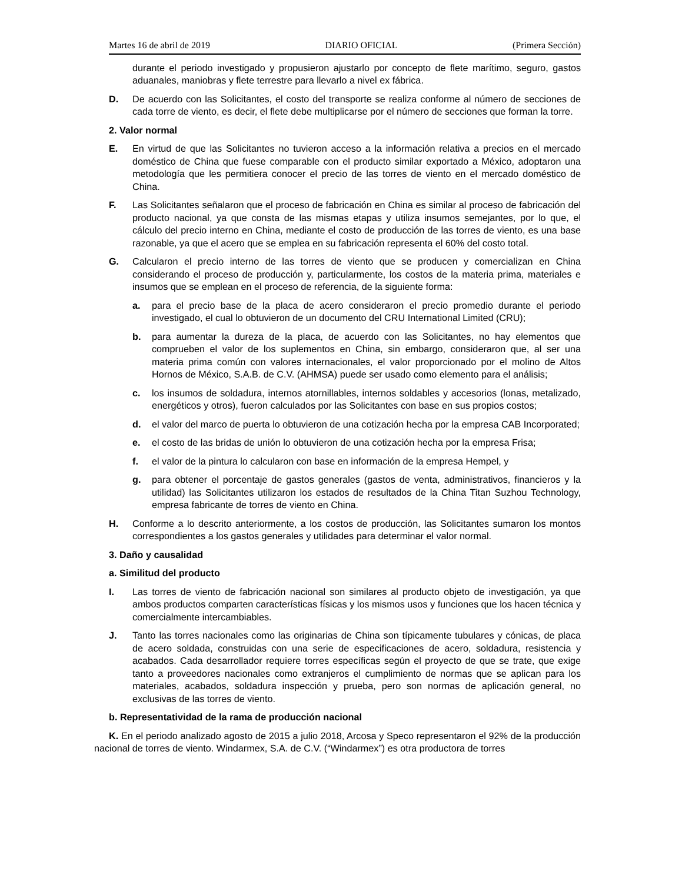Martes 16 de abril de 2019 DIARIO OFICIAL (Primera Sección)
durante el periodo investigado y propusieron ajustarlo por concepto de flete marítimo, seguro, gastos aduanales, maniobras y flete terrestre para llevarlo a nivel ex fábrica.
D. De acuerdo con las Solicitantes, el costo del transporte se realiza conforme al número de secciones de cada torre de viento, es decir, el flete debe multiplicarse por el número de secciones que forman la torre.
2. Valor normal
E. En virtud de que las Solicitantes no tuvieron acceso a la información relativa a precios en el mercado doméstico de China que fuese comparable con el producto similar exportado a México, adoptaron una metodología que les permitiera conocer el precio de las torres de viento en el mercado doméstico de China.
F. Las Solicitantes señalaron que el proceso de fabricación en China es similar al proceso de fabricación del producto nacional, ya que consta de las mismas etapas y utiliza insumos semejantes, por lo que, el cálculo del precio interno en China, mediante el costo de producción de las torres de viento, es una base razonable, ya que el acero que se emplea en su fabricación representa el 60% del costo total.
G. Calcularon el precio interno de las torres de viento que se producen y comercializan en China considerando el proceso de producción y, particularmente, los costos de la materia prima, materiales e insumos que se emplean en el proceso de referencia, de la siguiente forma:
a. para el precio base de la placa de acero consideraron el precio promedio durante el periodo investigado, el cual lo obtuvieron de un documento del CRU International Limited (CRU);
b. para aumentar la dureza de la placa, de acuerdo con las Solicitantes, no hay elementos que comprueben el valor de los suplementos en China, sin embargo, consideraron que, al ser una materia prima común con valores internacionales, el valor proporcionado por el molino de Altos Hornos de México, S.A.B. de C.V. (AHMSA) puede ser usado como elemento para el análisis;
c. los insumos de soldadura, internos atornillables, internos soldables y accesorios (lonas, metalizado, energéticos y otros), fueron calculados por las Solicitantes con base en sus propios costos;
d. el valor del marco de puerta lo obtuvieron de una cotización hecha por la empresa CAB Incorporated;
e. el costo de las bridas de unión lo obtuvieron de una cotización hecha por la empresa Frisa;
f. el valor de la pintura lo calcularon con base en información de la empresa Hempel, y
g. para obtener el porcentaje de gastos generales (gastos de venta, administrativos, financieros y la utilidad) las Solicitantes utilizaron los estados de resultados de la China Titan Suzhou Technology, empresa fabricante de torres de viento en China.
H. Conforme a lo descrito anteriormente, a los costos de producción, las Solicitantes sumaron los montos correspondientes a los gastos generales y utilidades para determinar el valor normal.
3. Daño y causalidad
a. Similitud del producto
I. Las torres de viento de fabricación nacional son similares al producto objeto de investigación, ya que ambos productos comparten características físicas y los mismos usos y funciones que los hacen técnica y comercialmente intercambiables.
J. Tanto las torres nacionales como las originarias de China son típicamente tubulares y cónicas, de placa de acero soldada, construidas con una serie de especificaciones de acero, soldadura, resistencia y acabados. Cada desarrollador requiere torres específicas según el proyecto de que se trate, que exige tanto a proveedores nacionales como extranjeros el cumplimiento de normas que se aplican para los materiales, acabados, soldadura inspección y prueba, pero son normas de aplicación general, no exclusivas de las torres de viento.
b. Representatividad de la rama de producción nacional
K. En el periodo analizado agosto de 2015 a julio 2018, Arcosa y Speco representaron el 92% de la producción nacional de torres de viento. Windarmex, S.A. de C.V. (“Windarmex”) es otra productora de torres